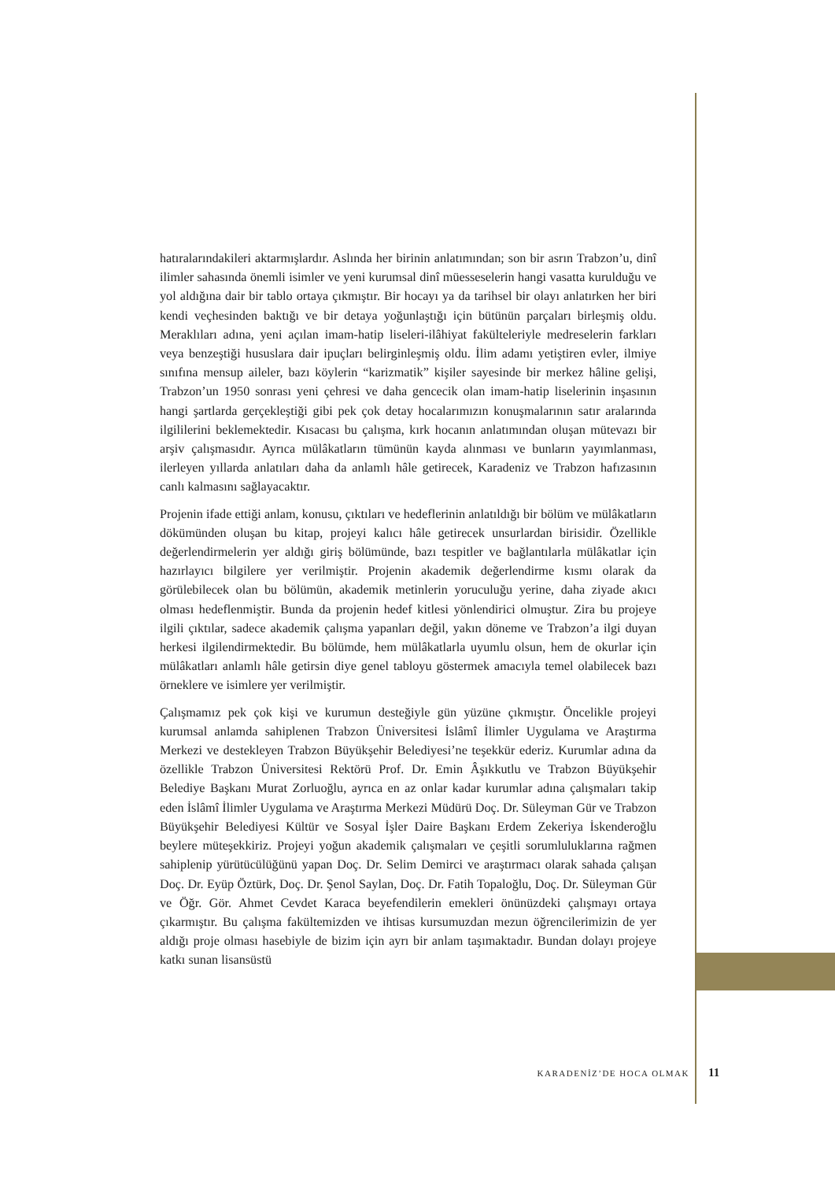hatıralarındakileri aktarmışlardır. Aslında her birinin anlatımından; son bir asrın Trabzon’u, dinî ilimler sahasında önemli isimler ve yeni kurumsal dinî müesseselerin hangi vasatta kurulduğu ve yol aldığına dair bir tablo ortaya çıkmıştır. Bir hocayı ya da tarihsel bir olayı anlatırken her biri kendi veçhesinden baktığı ve bir detaya yoğunlaştığı için bütünün parçaları birleşmiş oldu. Meraklıları adına, yeni açılan imam-hatip liseleri-ilâhiyat fakülteleriyle medreselerin farkları veya benzeştiği hususlara dair ipuçları belirginleşmiş oldu. İlim adamı yetiştiren evler, ilmiye sınıfına mensup aileler, bazı köylerin “karizmatik” kişiler sayesinde bir merkez hâline gelişi, Trabzon’un 1950 sonrası yeni çehresi ve daha gencecik olan imam-hatip liselerinin inşasının hangi şartlarda gerçekleştiği gibi pek çok detay hocalarımızın konuşmalarının satır aralarında ilgililerini beklemektedir. Kısacası bu çalışma, kırk hocanın anlatımından oluşan mütevazı bir arşiv çalışmasıdır. Ayrıca mülâkatların tümünün kayda alınması ve bunların yayımlanması, ilerleyen yıllarda anlatıları daha da anlamlı hâle getirecek, Karadeniz ve Trabzon hafızasının canlı kalmasını sağlayacaktır.
Projenin ifade ettiği anlam, konusu, çıktıları ve hedeflerinin anlatıldığı bir bölüm ve mülâkatların dökümünden oluşan bu kitap, projeyi kalıcı hâle getirecek unsurlardan birisidir. Özellikle değerlendirmelerin yer aldığı giriş bölümünde, bazı tespitler ve bağlantılarla mülâkatlar için hazırlayıcı bilgilere yer verilmiştir. Projenin akademik değerlendirme kısmı olarak da görülebilecek olan bu bölümün, akademik metinlerin yoruculuğu yerine, daha ziyade akıcı olması hedeflenmiştir. Bunda da projenin hedef kitlesi yönlendirici olmuştur. Zira bu projeye ilgili çıktılar, sadece akademik çalışma yapanları değil, yakın döneme ve Trabzon’a ilgi duyan herkesi ilgilendirmektedir. Bu bölümde, hem mülâkatlarla uyumlu olsun, hem de okurlar için mülâkatları anlamlı hâle getirsin diye genel tabloyu göstermek amacıyla temel olabilecek bazı örneklere ve isimlere yer verilmiştir.
Çalışmamız pek çok kişi ve kurumun desteğiyle gün yüzüne çıkmıştır. Öncelikle projeyi kurumsal anlamda sahiplenen Trabzon Üniversitesi İslâmî İlimler Uygulama ve Araştırma Merkezi ve destekleyen Trabzon Büyükşehir Belediyesi’ne teşekkür ederiz. Kurumlar adına da özellikle Trabzon Üniversitesi Rektörü Prof. Dr. Emin Âşıkkutlu ve Trabzon Büyükşehir Belediye Başkanı Murat Zorluoğlu, ayrıca en az onlar kadar kurumlar adına çalışmaları takip eden İslâmî İlimler Uygulama ve Araştırma Merkezi Müdürü Doç. Dr. Süleyman Gür ve Trabzon Büyükşehir Belediyesi Kültür ve Sosyal İşler Daire Başkanı Erdem Zekeriya İskenderoğlu beylere müteşekkiriz. Projeyi yoğun akademik çalışmaları ve çeşitli sorumluluklarına rağmen sahiplenip yürütücülüğünü yapan Doç. Dr. Selim Demirci ve araştırmacı olarak sahada çalışan Doç. Dr. Eyüp Öztürk, Doç. Dr. Şenol Saylan, Doç. Dr. Fatih Topaloğlu, Doç. Dr. Süleyman Gür ve Öğr. Gör. Ahmet Cevdet Karaca beyefendilerin emekleri önünüzdeki çalışmayı ortaya çıkarmıştır. Bu çalışma fakültemizden ve ihtisas kursumuzdan mezun öğrencilerimizin de yer aldığı proje olması hasebiyle de bizim için ayrı bir anlam taşımaktadır. Bundan dolayı projeye katkı sunan lisansüstü
KARADENİZ’DE HOCA OLMAK 11